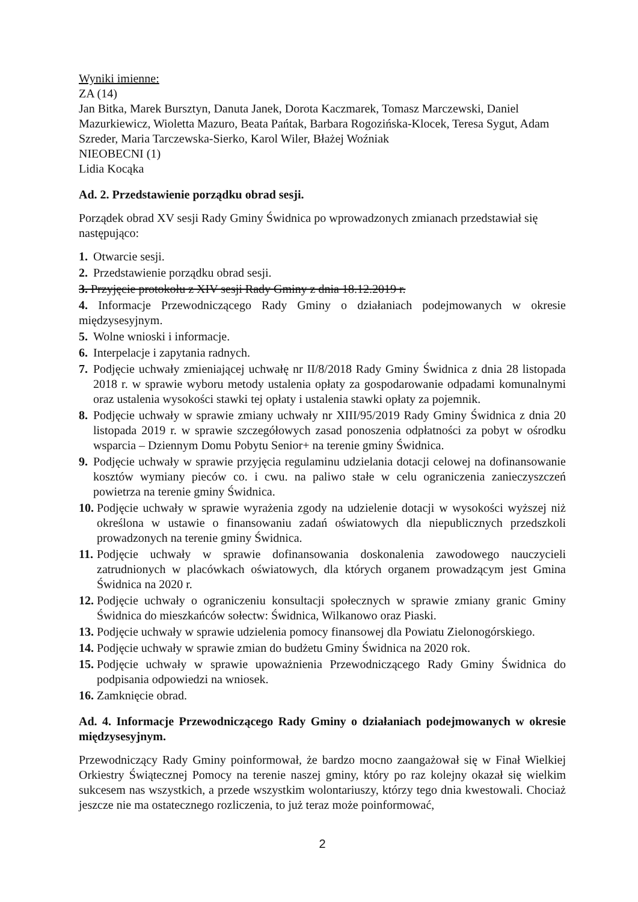Wyniki imienne:
ZA (14)
Jan Bitka, Marek Bursztyn, Danuta Janek, Dorota Kaczmarek, Tomasz Marczewski, Daniel Mazurkiewicz, Wioletta Mazuro, Beata Pańtak, Barbara Rogozińska-Klocek, Teresa Sygut, Adam Szreder, Maria Tarczewska-Sierko, Karol Wiler, Błażej Woźniak
NIEOBECNI (1)
Lidia Kocąka
Ad. 2. Przedstawienie porządku obrad sesji.
Porządek obrad XV sesji Rady Gminy Świdnica po wprowadzonych zmianach przedstawiał się następująco:
1. Otwarcie sesji.
2. Przedstawienie porządku obrad sesji.
3. Przyjęcie protokołu z XIV sesji Rady Gminy z dnia 18.12.2019 r.
4. Informacje Przewodniczącego Rady Gminy o działaniach podejmowanych w okresie międzysesyjnym.
5. Wolne wnioski i informacje.
6. Interpelacje i zapytania radnych.
7. Podjęcie uchwały zmieniającej uchwałę nr II/8/2018 Rady Gminy Świdnica z dnia 28 listopada 2018 r. w sprawie wyboru metody ustalenia opłaty za gospodarowanie odpadami komunalnymi oraz ustalenia wysokości stawki tej opłaty i ustalenia stawki opłaty za pojemnik.
8. Podjęcie uchwały w sprawie zmiany uchwały nr XIII/95/2019 Rady Gminy Świdnica z dnia 20 listopada 2019 r. w sprawie szczegółowych zasad ponoszenia odpłatności za pobyt w ośrodku wsparcia – Dziennym Domu Pobytu Senior+ na terenie gminy Świdnica.
9. Podjęcie uchwały w sprawie przyjęcia regulaminu udzielania dotacji celowej na dofinansowanie kosztów wymiany pieców co. i cwu. na paliwo stałe w celu ograniczenia zanieczyszczeń powietrza na terenie gminy Świdnica.
10. Podjęcie uchwały w sprawie wyrażenia zgody na udzielenie dotacji w wysokości wyższej niż określona w ustawie o finansowaniu zadań oświatowych dla niepublicznych przedszkoli prowadzonych na terenie gminy Świdnica.
11. Podjęcie uchwały w sprawie dofinansowania doskonalenia zawodowego nauczycieli zatrudnionych w placówkach oświatowych, dla których organem prowadzącym jest Gmina Świdnica na 2020 r.
12. Podjęcie uchwały o ograniczeniu konsultacji społecznych w sprawie zmiany granic Gminy Świdnica do mieszkańców sołectw: Świdnica, Wilkanowo oraz Piaski.
13. Podjęcie uchwały w sprawie udzielenia pomocy finansowej dla Powiatu Zielonogórskiego.
14. Podjęcie uchwały w sprawie zmian do budżetu Gminy Świdnica na 2020 rok.
15. Podjęcie uchwały w sprawie upoważnienia Przewodniczącego Rady Gminy Świdnica do podpisania odpowiedzi na wniosek.
16. Zamknięcie obrad.
Ad. 4. Informacje Przewodniczącego Rady Gminy o działaniach podejmowanych w okresie międzysesyjnym.
Przewodniczący Rady Gminy poinformował, że bardzo mocno zaangażował się w Finał Wielkiej Orkiestry Świątecznej Pomocy na terenie naszej gminy, który po raz kolejny okazał się wielkim sukcesem nas wszystkich, a przede wszystkim wolontariuszy, którzy tego dnia kwestowali. Chociaż jeszcze nie ma ostatecznego rozliczenia, to już teraz może poinformować,
2